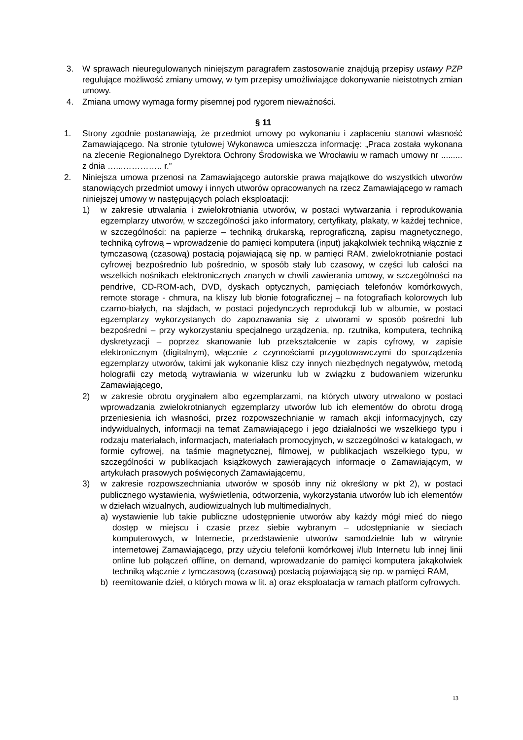3. W sprawach nieuregulowanych niniejszym paragrafem zastosowanie znajdują przepisy ustawy PZP regulujące możliwość zmiany umowy, w tym przepisy umożliwiające dokonywanie nieistotnych zmian umowy.
4. Zmiana umowy wymaga formy pisemnej pod rygorem nieważności.
§ 11
1. Strony zgodnie postanawiają, że przedmiot umowy po wykonaniu i zapłaceniu stanowi własność Zamawiającego. Na stronie tytułowej Wykonawca umieszcza informację: „Praca została wykonana na zlecenie Regionalnego Dyrektora Ochrony Środowiska we Wrocławiu w ramach umowy nr ......... z dnia …...………….. r.”
2. Niniejsza umowa przenosi na Zamawiającego autorskie prawa majątkowe do wszystkich utworów stanowiących przedmiot umowy i innych utworów opracowanych na rzecz Zamawiającego w ramach niniejszej umowy w następujących polach eksploatacji:
1) w zakresie utrwalania i zwielokrotniania utworów, w postaci wytwarzania i reprodukowania egzemplarzy utworów, w szczególności jako informatory, certyfikaty, plakaty, w każdej technice, w szczególności: na papierze – techniką drukarską, reprograficzną, zapisu magnetycznego, techniką cyfrową – wprowadzenie do pamięci komputera (input) jakąkolwiek techniką włącznie z tymczasową (czasową) postacią pojawiającą się np. w pamięci RAM, zwielokrotnianie postaci cyfrowej bezpośrednio lub pośrednio, w sposób stały lub czasowy, w części lub całości na wszelkich nośnikach elektronicznych znanych w chwili zawierania umowy, w szczególności na pendrive, CD-ROM-ach, DVD, dyskach optycznych, pamięciach telefonów komórkowych, remote storage - chmura, na kliszy lub błonie fotograficznej – na fotografiach kolorowych lub czarno-białych, na slajdach, w postaci pojedynczych reprodukcji lub w albumie, w postaci egzemplarzy wykorzystanych do zapoznawania się z utworami w sposób pośredni lub bezpośredni – przy wykorzystaniu specjalnego urządzenia, np. rzutnika, komputera, techniką dyskretyzacji – poprzez skanowanie lub przekształcenie w zapis cyfrowy, w zapisie elektronicznym (digitalnym), włącznie z czynnościami przygotowawczymi do sporządzenia egzemplarzy utworów, takimi jak wykonanie klisz czy innych niezbędnych negatywów, metodą holografii czy metodą wytrawiania w wizerunku lub w związku z budowaniem wizerunku Zamawiającego,
2) w zakresie obrotu oryginałem albo egzemplarzami, na których utwory utrwalono w postaci wprowadzania zwielokrotnianych egzemplarzy utworów lub ich elementów do obrotu drogą przeniesienia ich własności, przez rozpowszechnianie w ramach akcji informacyjnych, czy indywidualnych, informacji na temat Zamawiającego i jego działalności we wszelkiego typu i rodzaju materiałach, informacjach, materiałach promocyjnych, w szczególności w katalogach, w formie cyfrowej, na taśmie magnetycznej, filmowej, w publikacjach wszelkiego typu, w szczególności w publikacjach książkowych zawierających informacje o Zamawiającym, w artykułach prasowych poświęconych Zamawiającemu,
3) w zakresie rozpowszechniania utworów w sposób inny niż określony w pkt 2), w postaci publicznego wystawienia, wyświetlenia, odtworzenia, wykorzystania utworów lub ich elementów w dziełach wizualnych, audiowizualnych lub multimedialnych,
a) wystawienie lub takie publiczne udostępnienie utworów aby każdy mógł mieć do niego dostęp w miejscu i czasie przez siebie wybranym – udostępnianie w sieciach komputerowych, w Internecie, przedstawienie utworów samodzielnie lub w witrynie internetowej Zamawiającego, przy użyciu telefonii komórkowej i/lub Internetu lub innej linii online lub połączeń offline, on demand, wprowadzanie do pamięci komputera jakąkolwiek techniką włącznie z tymczasową (czasową) postacią pojawiającą się np. w pamięci RAM,
b) reemitowanie dzieł, o których mowa w lit. a) oraz eksploatacja w ramach platform cyfrowych.
13